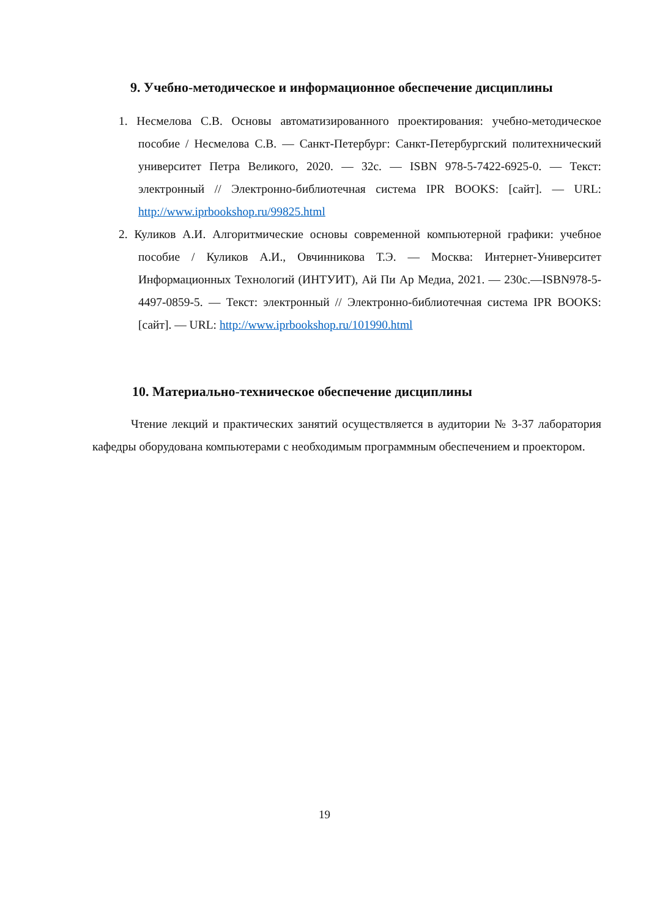9. Учебно-методическое и информационное обеспечение дисциплины
1. Несмелова С.В. Основы автоматизированного проектирования: учебно-методическое пособие / Несмелова С.В. — Санкт-Петербург: Санкт-Петербургский политехнический университет Петра Великого, 2020. — 32c. — ISBN 978-5-7422-6925-0. — Текст: электронный // Электронно-библиотечная система IPR BOOKS: [сайт]. — URL: http://www.iprbookshop.ru/99825.html
2. Куликов А.И. Алгоритмические основы современной компьютерной графики: учебное пособие / Куликов А.И., Овчинникова Т.Э. — Москва: Интернет-Университет Информационных Технологий (ИНТУИТ), Ай Пи Ар Медиа, 2021. — 230c.—ISBN978-5-4497-0859-5. — Текст: электронный // Электронно-библиотечная система IPR BOOKS: [сайт]. — URL: http://www.iprbookshop.ru/101990.html
10. Материально-техническое обеспечение дисциплины
Чтение лекций и практических занятий осуществляется в аудитории № 3-37 лаборатория кафедры оборудована компьютерами с необходимым программным обеспечением и проектором.
19